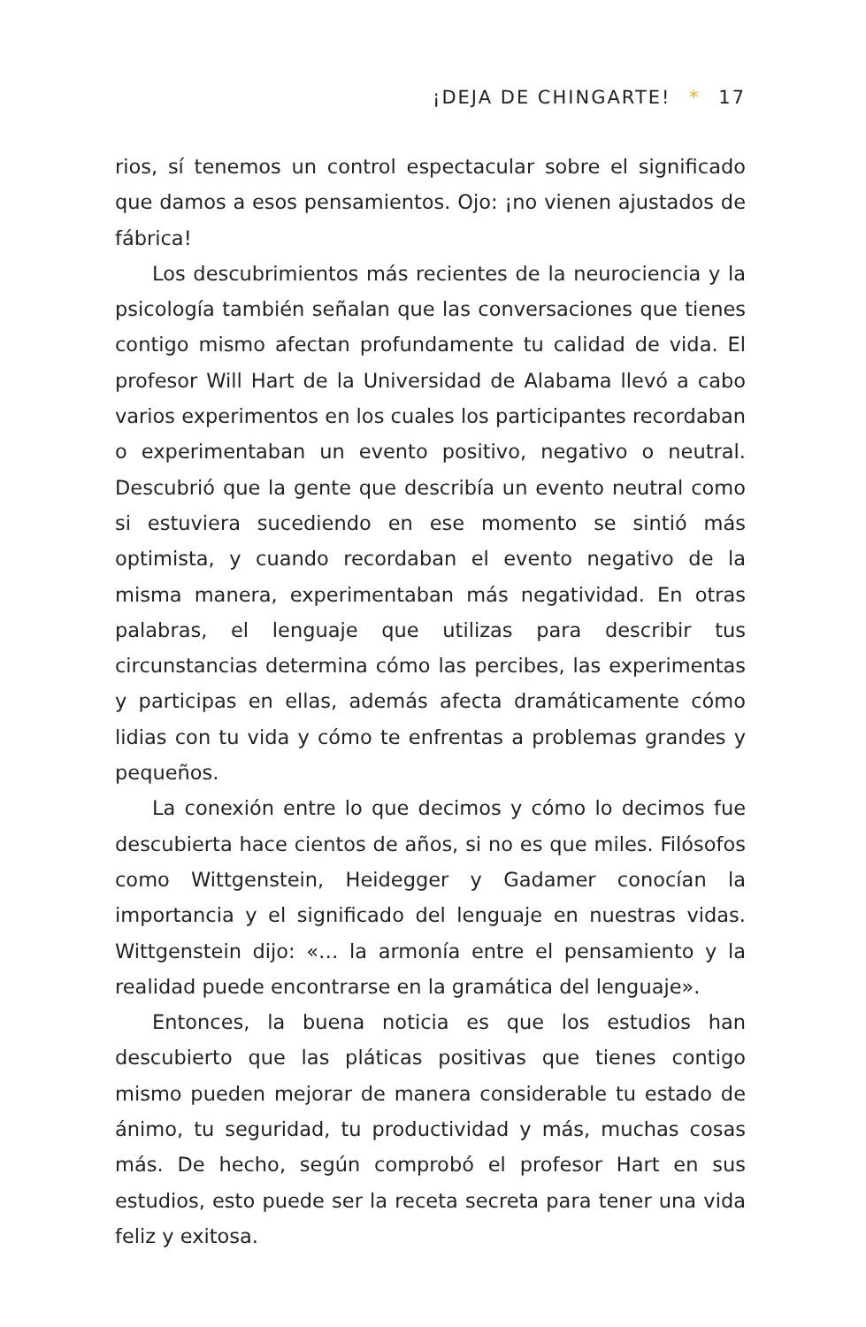¡DEJA DE CHINGARTE! * 17
rios, sí tenemos un control espectacular sobre el significado que damos a esos pensamientos. Ojo: ¡no vienen ajustados de fábrica!
Los descubrimientos más recientes de la neurociencia y la psicología también señalan que las conversaciones que tienes contigo mismo afectan profundamente tu calidad de vida. El profesor Will Hart de la Universidad de Alabama llevó a cabo varios experimentos en los cuales los participantes recordaban o experimentaban un evento positivo, negativo o neutral. Descubrió que la gente que describía un evento neutral como si estuviera sucediendo en ese momento se sintió más optimista, y cuando recordaban el evento negativo de la misma manera, experimentaban más negatividad. En otras palabras, el lenguaje que utilizas para describir tus circunstancias determina cómo las percibes, las experimentas y participas en ellas, además afecta dramáticamente cómo lidias con tu vida y cómo te enfrentas a problemas grandes y pequeños.
La conexión entre lo que decimos y cómo lo decimos fue descubierta hace cientos de años, si no es que miles. Filósofos como Wittgenstein, Heidegger y Gadamer conocían la importancia y el significado del lenguaje en nuestras vidas. Wittgenstein dijo: «… la armonía entre el pensamiento y la realidad puede encontrarse en la gramática del lenguaje».
Entonces, la buena noticia es que los estudios han descubierto que las pláticas positivas que tienes contigo mismo pueden mejorar de manera considerable tu estado de ánimo, tu seguridad, tu productividad y más, muchas cosas más. De hecho, según comprobó el profesor Hart en sus estudios, esto puede ser la receta secreta para tener una vida feliz y exitosa.